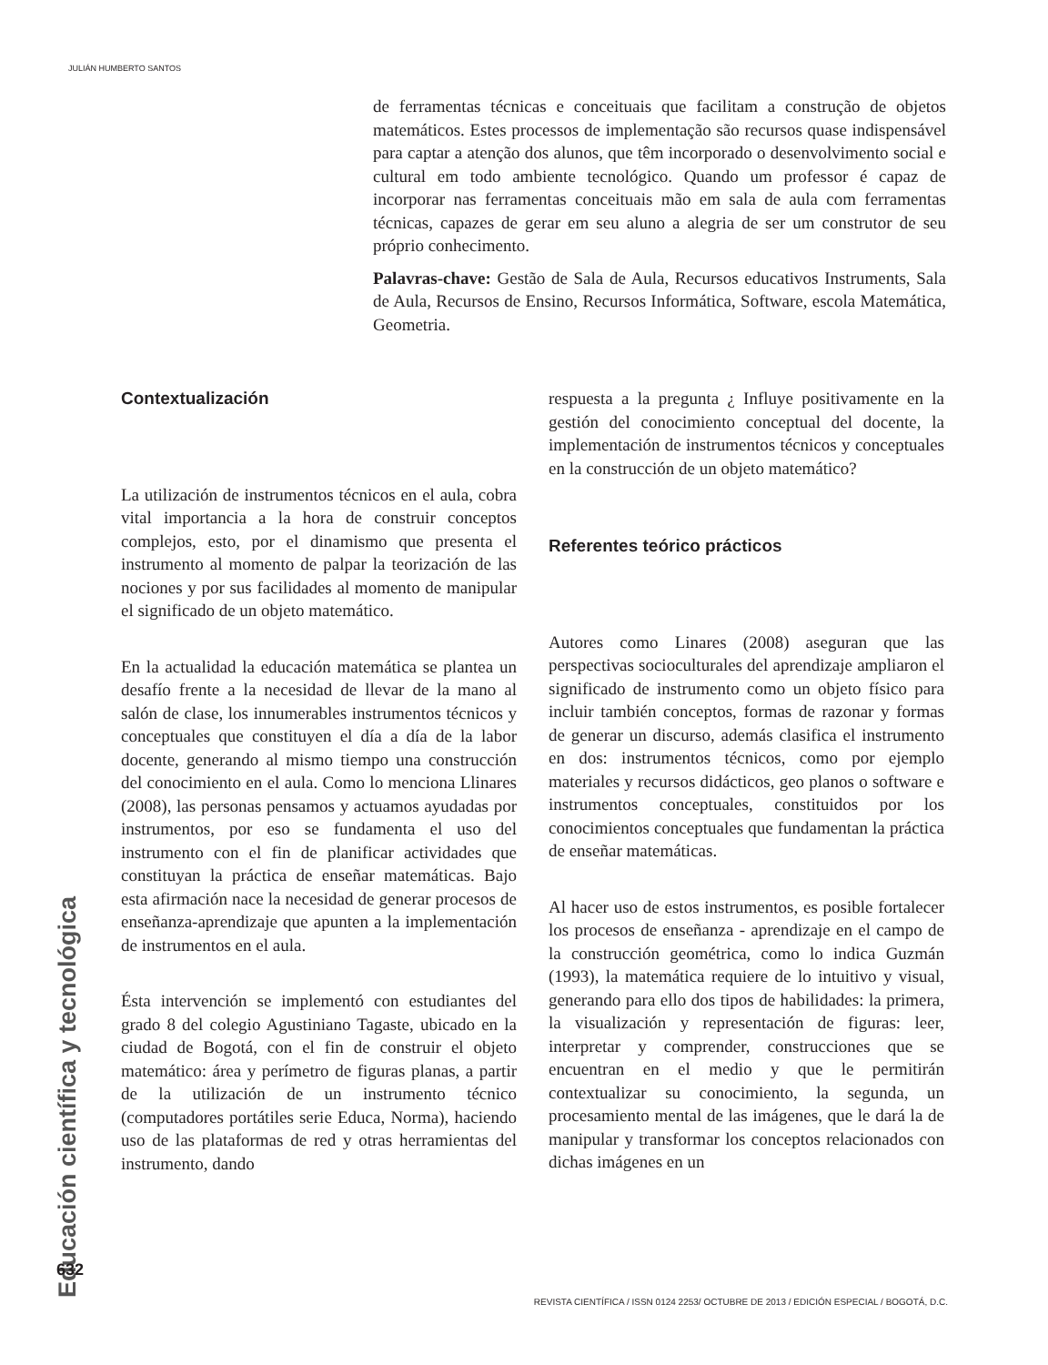JULIÁN HUMBERTO SANTOS
de ferramentas técnicas e conceituais que facilitam a construção de objetos matemáticos. Estes processos de implementação são recursos quase indispensável para captar a atenção dos alunos, que têm incorporado o desenvolvimento social e cultural em todo ambiente tecnológico. Quando um professor é capaz de incorporar nas ferramentas conceituais mão em sala de aula com ferramentas técnicas, capazes de gerar em seu aluno a alegria de ser um construtor de seu próprio conhecimento.
Palavras-chave: Gestão de Sala de Aula, Recursos educativos Instruments, Sala de Aula, Recursos de Ensino, Recursos Informática, Software, escola Matemática, Geometria.
Contextualización
La utilización de instrumentos técnicos en el aula, cobra vital importancia a la hora de construir conceptos complejos, esto, por el dinamismo que presenta el instrumento al momento de palpar la teorización de las nociones y por sus facilidades al momento de manipular el significado de un objeto matemático.
En la actualidad la educación matemática se plantea un desafío frente a la necesidad de llevar de la mano al salón de clase, los innumerables instrumentos técnicos y conceptuales que constituyen el día a día de la labor docente, generando al mismo tiempo una construcción del conocimiento en el aula. Como lo menciona Llinares (2008), las personas pensamos y actuamos ayudadas por instrumentos, por eso se fundamenta el uso del instrumento con el fin de planificar actividades que constituyan la práctica de enseñar matemáticas. Bajo esta afirmación nace la necesidad de generar procesos de enseñanza-aprendizaje que apunten a la implementación de instrumentos en el aula.
Ésta intervención se implementó con estudiantes del grado 8 del colegio Agustiniano Tagaste, ubicado en la ciudad de Bogotá, con el fin de construir el objeto matemático: área y perímetro de figuras planas, a partir de la utilización de un instrumento técnico (computadores portátiles serie Educa, Norma), haciendo uso de las plataformas de red y otras herramientas del instrumento, dando
respuesta a la pregunta ¿ Influye positivamente en la gestión del conocimiento conceptual del docente, la implementación de instrumentos técnicos y conceptuales en la construcción de un objeto matemático?
Referentes teórico prácticos
Autores como Linares (2008) aseguran que las perspectivas socioculturales del aprendizaje ampliaron el significado de instrumento como un objeto físico para incluir también conceptos, formas de razonar y formas de generar un discurso, además clasifica el instrumento en dos: instrumentos técnicos, como por ejemplo materiales y recursos didácticos, geo planos o software e instrumentos conceptuales, constituidos por los conocimientos conceptuales que fundamentan la práctica de enseñar matemáticas.
Al hacer uso de estos instrumentos, es posible fortalecer los procesos de enseñanza - aprendizaje en el campo de la construcción geométrica, como lo indica Guzmán (1993), la matemática requiere de lo intuitivo y visual, generando para ello dos tipos de habilidades: la primera, la visualización y representación de figuras: leer, interpretar y comprender, construcciones que se encuentran en el medio y que le permitirán contextualizar su conocimiento, la segunda, un procesamiento mental de las imágenes, que le dará la de manipular y transformar los conceptos relacionados con dichas imágenes en un
Educación científica y tecnológica
632
REVISTA CIENTÍFICA / ISSN 0124 2253/ OCTUBRE DE 2013 / EDICIÓN ESPECIAL / BOGOTÁ, D.C.